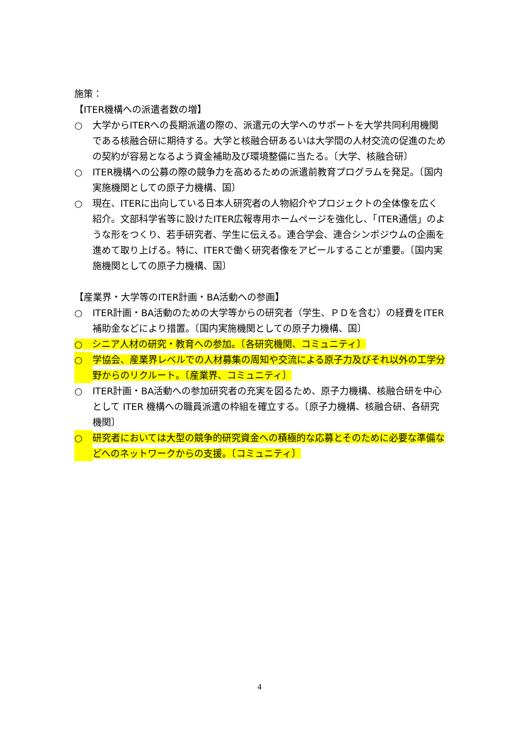施策：
【ITER機構への派遣者数の増】
○ 大学からITERへの長期派遣の際の、派遣元の大学へのサポートを大学共同利用機関である核融合研に期待する。大学と核融合研あるいは大学間の人材交流の促進のための契約が容易となるよう資金補助及び環境整備に当たる。〔大学、核融合研〕
○ ITER機構への公募の際の競争力を高めるための派遣前教育プログラムを発足。〔国内実施機関としての原子力機構、国〕
○ 現在、ITERに出向している日本人研究者の人物紹介やプロジェクトの全体像を広く紹介。文部科学省等に設けたITER広報専用ホームページを強化し、「ITER通信」のような形をつくり、若手研究者、学生に伝える。連合学会、連合シンポジウムの企画を進めて取り上げる。特に、ITERで働く研究者像をアピールすることが重要。〔国内実施機関としての原子力機構、国〕
【産業界・大学等のITER計画・BA活動への参画】
○ ITER計画・BA活動のための大学等からの研究者（学生、ＰＤを含む）の経費をITER補助金などにより措置。〔国内実施機関としての原子力機構、国〕
○　シニア人材の研究・教育への参加。〔各研究機関、コミュニティ〕
○ 学協会、産業界レベルでの人材募集の周知や交流による原子力及びそれ以外の工学分野からのリクルート。〔産業界、コミュニティ〕
○ ITER計画・BA活動への参加研究者の充実を図るため、原子力機構、核融合研を中心として ITER 機構への職員派遣の枠組を確立する。〔原子力機構、核融合研、各研究機関〕
○ 研究者においては大型の競争的研究資金への積極的な応募とそのために必要な準備などへのネットワークからの支援。〔コミュニティ〕
4